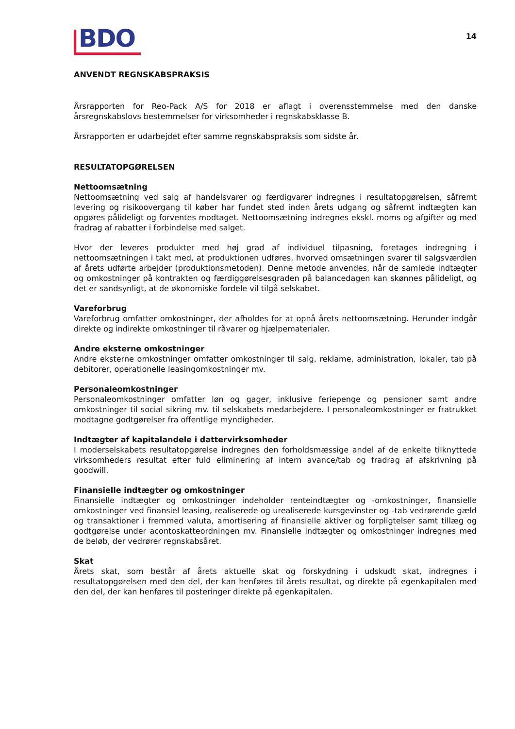BDO
14
ANVENDT REGNSKABSPRAKSIS
Årsrapporten for Reo-Pack A/S for 2018 er aflagt i overensstemmelse med den danske årsregnskabslovs bestemmelser for virksomheder i regnskabsklasse B.
Årsrapporten er udarbejdet efter samme regnskabspraksis som sidste år.
RESULTATOPGØRELSEN
Nettoomsætning
Nettoomsætning ved salg af handelsvarer og færdigvarer indregnes i resultatopgørelsen, såfremt levering og risikoovergang til køber har fundet sted inden årets udgang og såfremt indtægten kan opgøres pålideligt og forventes modtaget. Nettoomsætning indregnes ekskl. moms og afgifter og med fradrag af rabatter i forbindelse med salget.
Hvor der leveres produkter med høj grad af individuel tilpasning, foretages indregning i nettoomsætningen i takt med, at produktionen udføres, hvorved omsætningen svarer til salgsværdien af årets udførte arbejder (produktionsmetoden). Denne metode anvendes, når de samlede indtægter og omkostninger på kontrakten og færdiggørelsesgraden på balancedagen kan skønnes pålideligt, og det er sandsynligt, at de økonomiske fordele vil tilgå selskabet.
Vareforbrug
Vareforbrug omfatter omkostninger, der afholdes for at opnå årets nettoomsætning. Herunder indgår direkte og indirekte omkostninger til råvarer og hjælpematerialer.
Andre eksterne omkostninger
Andre eksterne omkostninger omfatter omkostninger til salg, reklame, administration, lokaler, tab på debitorer, operationelle leasingomkostninger mv.
Personaleomkostninger
Personaleomkostninger omfatter løn og gager, inklusive feriepenge og pensioner samt andre omkostninger til social sikring mv. til selskabets medarbejdere. I personaleomkostninger er fratrukket modtagne godtgørelser fra offentlige myndigheder.
Indtægter af kapitalandele i dattervirksomheder
I moderselskabets resultatopgørelse indregnes den forholdsmæssige andel af de enkelte tilknyttede virksomheders resultat efter fuld eliminering af intern avance/tab og fradrag af afskrivning på goodwill.
Finansielle indtægter og omkostninger
Finansielle indtægter og omkostninger indeholder renteindtægter og -omkostninger, finansielle omkostninger ved finansiel leasing, realiserede og urealiserede kursgevinster og -tab vedrørende gæld og transaktioner i fremmed valuta, amortisering af finansielle aktiver og forpligtelser samt tillæg og godtgørelse under acontoskatteordningen mv. Finansielle indtægter og omkostninger indregnes med de beløb, der vedrører regnskabsåret.
Skat
Årets skat, som består af årets aktuelle skat og forskydning i udskudt skat, indregnes i resultatopgørelsen med den del, der kan henføres til årets resultat, og direkte på egenkapitalen med den del, der kan henføres til posteringer direkte på egenkapitalen.